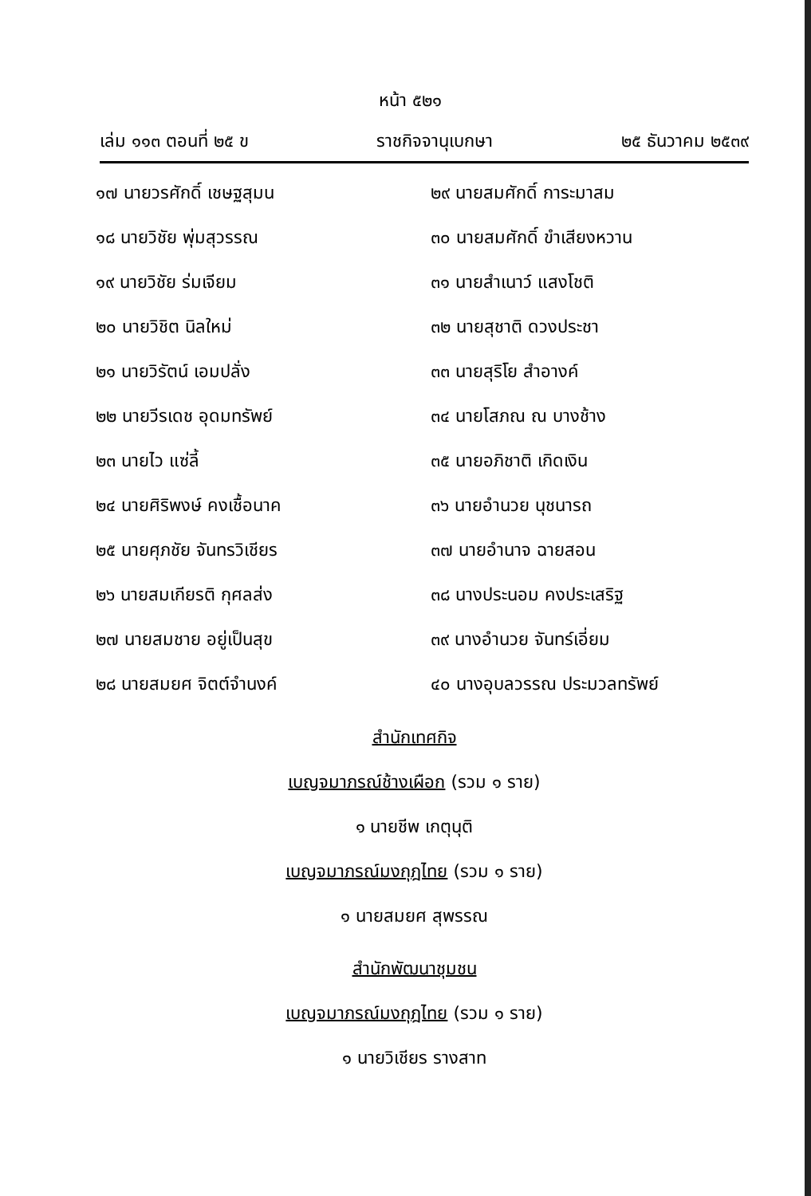หน้า ๕๒๑
เล่ม ๑๑๓ ตอนที่ ๒๕ ข ราชกิจจานุเบกษา ๒๕ ธันวาคม ๒๕๓๙
๑๗ นายวรศักดิ์ เชษฐสุมน
๑๘ นายวิชัย พุ่มสุวรรณ
๑๙ นายวิชัย ร่มเจียม
๒๐ นายวิชิต นิลใหม่
๒๑ นายวิรัตน์ เอมปลั่ง
๒๒ นายวีรเดช อุดมทรัพย์
๒๓ นายไว แซ่ลี้
๒๔ นายศิริพงษ์ คงเชื้อนาค
๒๕ นายศุภชัย จันทรวิเชียร
๒๖ นายสมเกียรติ กุศลส่ง
๒๗ นายสมชาย อยู่เป็นสุข
๒๘ นายสมยศ จิตต์จำนงค์
๒๙ นายสมศักดิ์ การะมาสม
๓๐ นายสมศักดิ์ ขำเสียงหวาน
๓๑ นายสำเนาว์ แสงโชติ
๓๒ นายสุชาติ ดวงประชา
๓๓ นายสุริโย สำอางค์
๓๔ นายโสภณ ณ บางช้าง
๓๕ นายอภิชาติ เกิดเงิน
๓๖ นายอำนวย นุชนารถ
๓๗ นายอำนาจ ฉายสอน
๓๘ นางประนอม คงประเสริฐ
๓๙ นางอำนวย จันทร์เอี่ยม
๔๐ นางอุบลวรรณ ประมวลทรัพย์
สำนักเทศกิจ
เบญจมาภรณ์ช้างเผือก (รวม ๑ ราย)
๑ นายชีพ เกตุนุติ
เบญจมาภรณ์มงกุฎไทย (รวม ๑ ราย)
๑ นายสมยศ สุพรรณ
สำนักพัฒนาชุมชน
เบญจมาภรณ์มงกุฎไทย (รวม ๑ ราย)
๑ นายวิเชียร รางสาท